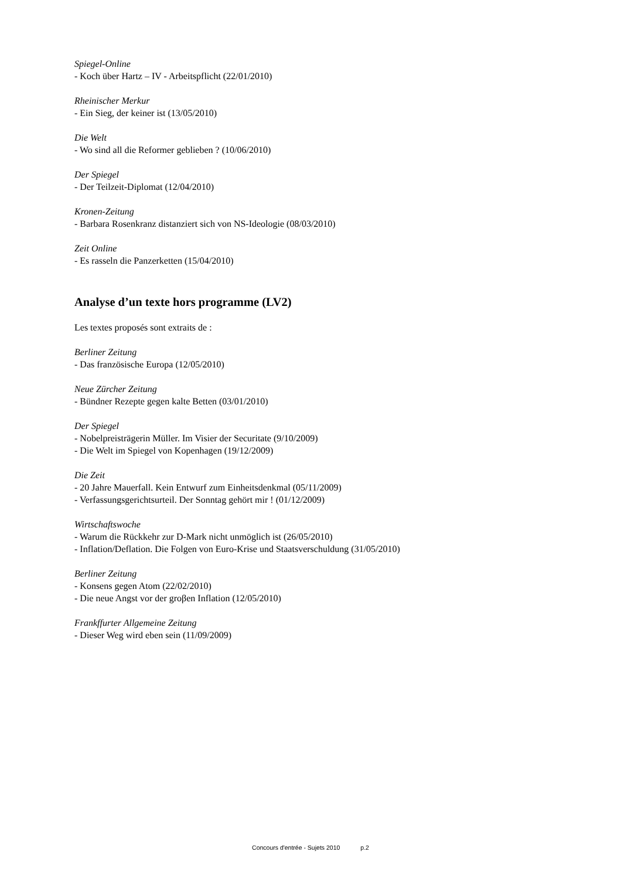Spiegel-Online
- Koch über Hartz – IV - Arbeitspflicht (22/01/2010)
Rheinischer Merkur
- Ein Sieg, der keiner ist (13/05/2010)
Die Welt
- Wo sind all die Reformer geblieben ? (10/06/2010)
Der Spiegel
- Der Teilzeit-Diplomat (12/04/2010)
Kronen-Zeitung
- Barbara Rosenkranz distanziert sich von NS-Ideologie (08/03/2010)
Zeit Online
- Es rasseln die Panzerketten (15/04/2010)
Analyse d’un texte hors programme (LV2)
Les textes proposés sont extraits de :
Berliner Zeitung
- Das französische Europa (12/05/2010)
Neue Zürcher Zeitung
- Bündner Rezepte gegen kalte Betten (03/01/2010)
Der Spiegel
- Nobelpreisträgerin Müller. Im Visier der Securitate (9/10/2009)
- Die Welt im Spiegel von Kopenhagen (19/12/2009)
Die Zeit
- 20 Jahre Mauerfall. Kein Entwurf zum Einheitsdenkmal (05/11/2009)
- Verfassungsgerichtsurteil. Der Sonntag gehört mir ! (01/12/2009)
Wirtschaftswoche
- Warum die Rückkehr zur D-Mark nicht unmöglich ist (26/05/2010)
- Inflation/Deflation. Die Folgen von Euro-Krise und Staatsverschuldung (31/05/2010)
Berliner Zeitung
- Konsens gegen Atom (22/02/2010)
- Die neue Angst vor der groβen Inflation (12/05/2010)
Frankffurter Allgemeine Zeitung
- Dieser Weg wird eben sein (11/09/2009)
Concours d'entrée - Sujets 2010 p.2